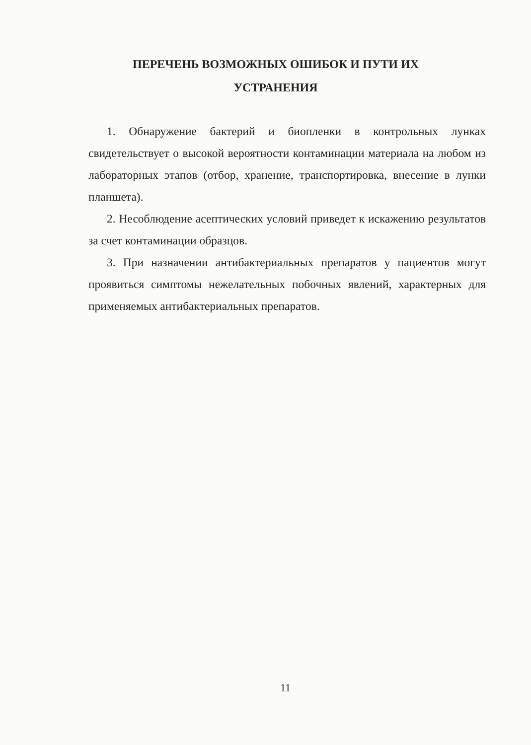ПЕРЕЧЕНЬ ВОЗМОЖНЫХ ОШИБОК И ПУТИ ИХ УСТРАНЕНИЯ
1. Обнаружение бактерий и биопленки в контрольных лунках свидетельствует о высокой вероятности контаминации материала на любом из лабораторных этапов (отбор, хранение, транспортировка, внесение в лунки планшета).
2. Несоблюдение асептических условий приведет к искажению результатов за счет контаминации образцов.
3. При назначении антибактериальных препаратов у пациентов могут проявиться симптомы нежелательных побочных явлений, характерных для применяемых антибактериальных препаратов.
11